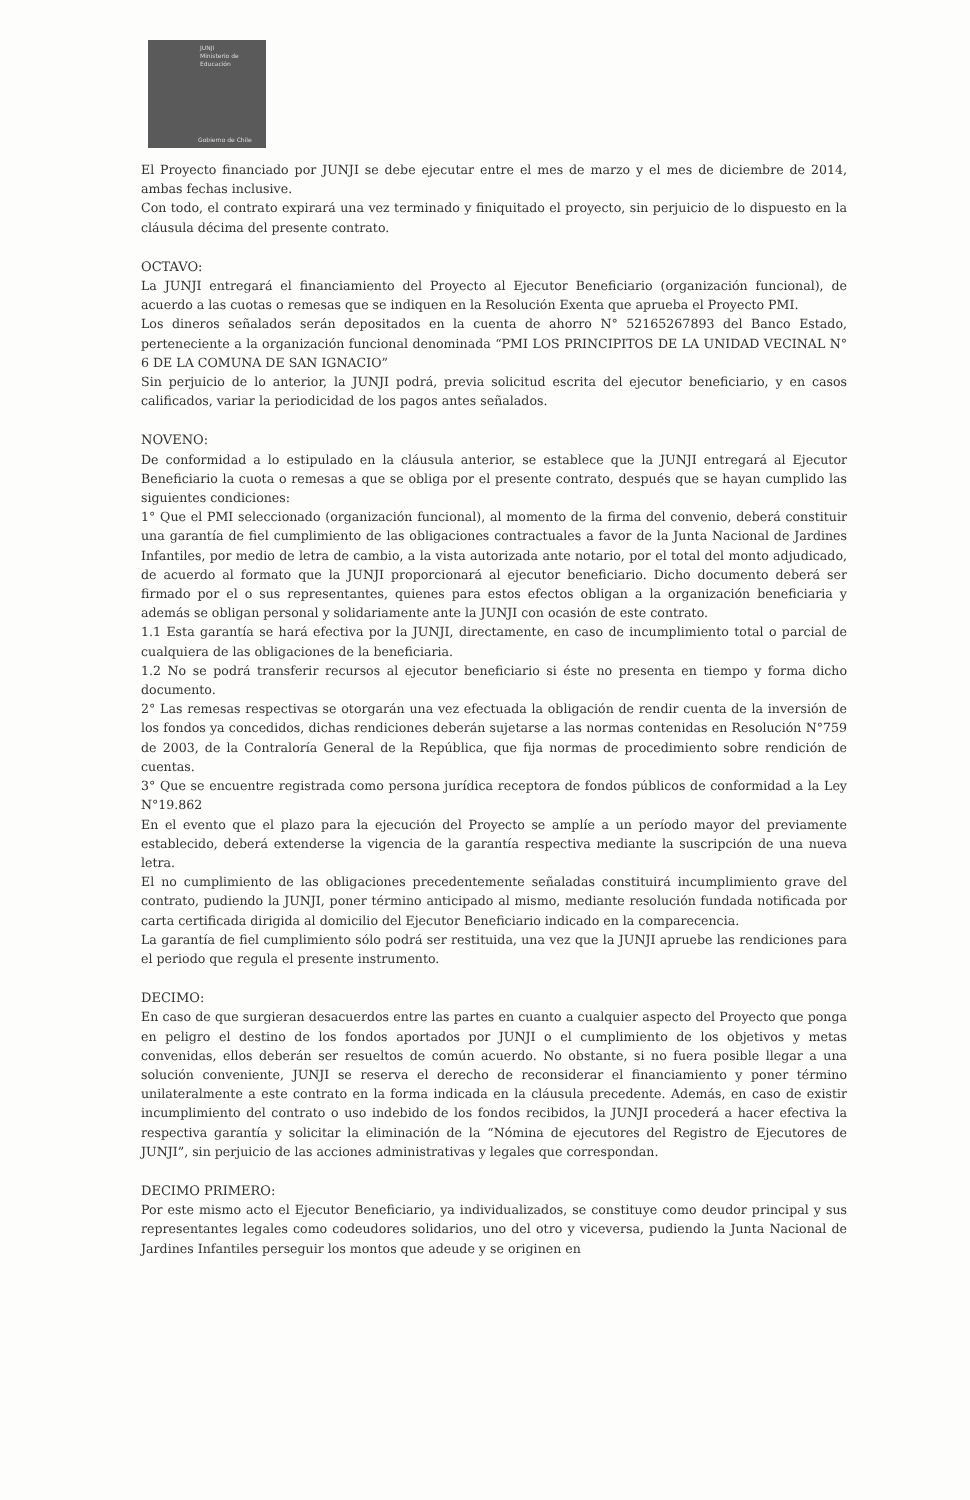JUNJI
Ministerio de
Educación
Gobierno de Chile
El Proyecto financiado por JUNJI se debe ejecutar entre el mes de marzo y el mes de diciembre de 2014, ambas fechas inclusive.
Con todo, el contrato expirará una vez terminado y finiquitado el proyecto, sin perjuicio de lo dispuesto en la cláusula décima del presente contrato.
OCTAVO:
La JUNJI entregará el financiamiento del Proyecto al Ejecutor Beneficiario (organización funcional), de acuerdo a las cuotas o remesas que se indiquen en la Resolución Exenta que aprueba el Proyecto PMI.
Los dineros señalados serán depositados en la cuenta de ahorro N° 52165267893 del Banco Estado, perteneciente a la organización funcional denominada “PMI LOS PRINCIPITOS DE LA UNIDAD VECINAL N° 6 DE LA COMUNA DE SAN IGNACIO”
Sin perjuicio de lo anterior, la JUNJI podrá, previa solicitud escrita del ejecutor beneficiario, y en casos calificados, variar la periodicidad de los pagos antes señalados.
NOVENO:
De conformidad a lo estipulado en la cláusula anterior, se establece que la JUNJI entregará al Ejecutor Beneficiario la cuota o remesas a que se obliga por el presente contrato, después que se hayan cumplido las siguientes condiciones:
1° Que el PMI seleccionado (organización funcional), al momento de la firma del convenio, deberá constituir una garantía de fiel cumplimiento de las obligaciones contractuales a favor de la Junta Nacional de Jardines Infantiles, por medio de letra de cambio, a la vista autorizada ante notario, por el total del monto adjudicado, de acuerdo al formato que la JUNJI proporcionará al ejecutor beneficiario. Dicho documento deberá ser firmado por el o sus representantes, quienes para estos efectos obligan a la organización beneficiaria y además se obligan personal y solidariamente ante la JUNJI con ocasión de este contrato.
1.1 Esta garantía se hará efectiva por la JUNJI, directamente, en caso de incumplimiento total o parcial de cualquiera de las obligaciones de la beneficiaria.
1.2 No se podrá transferir recursos al ejecutor beneficiario si éste no presenta en tiempo y forma dicho documento.
2° Las remesas respectivas se otorgarán una vez efectuada la obligación de rendir cuenta de la inversión de los fondos ya concedidos, dichas rendiciones deberán sujetarse a las normas contenidas en Resolución N°759 de 2003, de la Contraloría General de la República, que fija normas de procedimiento sobre rendición de cuentas.
3° Que se encuentre registrada como persona jurídica receptora de fondos públicos de conformidad a la Ley N°19.862
En el evento que el plazo para la ejecución del Proyecto se amplíe a un período mayor del previamente establecido, deberá extenderse la vigencia de la garantía respectiva mediante la suscripción de una nueva letra.
El no cumplimiento de las obligaciones precedentemente señaladas constituirá incumplimiento grave del contrato, pudiendo la JUNJI, poner término anticipado al mismo, mediante resolución fundada notificada por carta certificada dirigida al domicilio del Ejecutor Beneficiario indicado en la comparecencia.
La garantía de fiel cumplimiento sólo podrá ser restituida, una vez que la JUNJI apruebe las rendiciones para el periodo que regula el presente instrumento.
DECIMO:
En caso de que surgieran desacuerdos entre las partes en cuanto a cualquier aspecto del Proyecto que ponga en peligro el destino de los fondos aportados por JUNJI o el cumplimiento de los objetivos y metas convenidas, ellos deberán ser resueltos de común acuerdo. No obstante, si no fuera posible llegar a una solución conveniente, JUNJI se reserva el derecho de reconsiderar el financiamiento y poner término unilateralmente a este contrato en la forma indicada en la cláusula precedente. Además, en caso de existir incumplimiento del contrato o uso indebido de los fondos recibidos, la JUNJI procederá a hacer efectiva la respectiva garantía y solicitar la eliminación de la “Nómina de ejecutores del Registro de Ejecutores de JUNJI”, sin perjuicio de las acciones administrativas y legales que correspondan.
DECIMO PRIMERO:
Por este mismo acto el Ejecutor Beneficiario, ya individualizados, se constituye como deudor principal y sus representantes legales como codeudores solidarios, uno del otro y viceversa, pudiendo la Junta Nacional de Jardines Infantiles perseguir los montos que adeude y se originen en